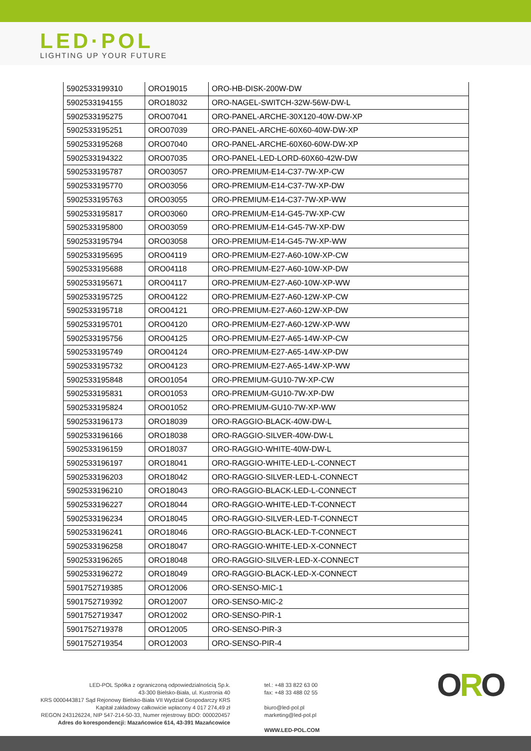LED·POL
LIGHTING UP YOUR FUTURE
| 5902533199310 | ORO19015 | ORO-HB-DISK-200W-DW |
| 5902533194155 | ORO18032 | ORO-NAGEL-SWITCH-32W-56W-DW-L |
| 5902533195275 | ORO07041 | ORO-PANEL-ARCHE-30X120-40W-DW-XP |
| 5902533195251 | ORO07039 | ORO-PANEL-ARCHE-60X60-40W-DW-XP |
| 5902533195268 | ORO07040 | ORO-PANEL-ARCHE-60X60-60W-DW-XP |
| 5902533194322 | ORO07035 | ORO-PANEL-LED-LORD-60X60-42W-DW |
| 5902533195787 | ORO03057 | ORO-PREMIUM-E14-C37-7W-XP-CW |
| 5902533195770 | ORO03056 | ORO-PREMIUM-E14-C37-7W-XP-DW |
| 5902533195763 | ORO03055 | ORO-PREMIUM-E14-C37-7W-XP-WW |
| 5902533195817 | ORO03060 | ORO-PREMIUM-E14-G45-7W-XP-CW |
| 5902533195800 | ORO03059 | ORO-PREMIUM-E14-G45-7W-XP-DW |
| 5902533195794 | ORO03058 | ORO-PREMIUM-E14-G45-7W-XP-WW |
| 5902533195695 | ORO04119 | ORO-PREMIUM-E27-A60-10W-XP-CW |
| 5902533195688 | ORO04118 | ORO-PREMIUM-E27-A60-10W-XP-DW |
| 5902533195671 | ORO04117 | ORO-PREMIUM-E27-A60-10W-XP-WW |
| 5902533195725 | ORO04122 | ORO-PREMIUM-E27-A60-12W-XP-CW |
| 5902533195718 | ORO04121 | ORO-PREMIUM-E27-A60-12W-XP-DW |
| 5902533195701 | ORO04120 | ORO-PREMIUM-E27-A60-12W-XP-WW |
| 5902533195756 | ORO04125 | ORO-PREMIUM-E27-A65-14W-XP-CW |
| 5902533195749 | ORO04124 | ORO-PREMIUM-E27-A65-14W-XP-DW |
| 5902533195732 | ORO04123 | ORO-PREMIUM-E27-A65-14W-XP-WW |
| 5902533195848 | ORO01054 | ORO-PREMIUM-GU10-7W-XP-CW |
| 5902533195831 | ORO01053 | ORO-PREMIUM-GU10-7W-XP-DW |
| 5902533195824 | ORO01052 | ORO-PREMIUM-GU10-7W-XP-WW |
| 5902533196173 | ORO18039 | ORO-RAGGIO-BLACK-40W-DW-L |
| 5902533196166 | ORO18038 | ORO-RAGGIO-SILVER-40W-DW-L |
| 5902533196159 | ORO18037 | ORO-RAGGIO-WHITE-40W-DW-L |
| 5902533196197 | ORO18041 | ORO-RAGGIO-WHITE-LED-L-CONNECT |
| 5902533196203 | ORO18042 | ORO-RAGGIO-SILVER-LED-L-CONNECT |
| 5902533196210 | ORO18043 | ORO-RAGGIO-BLACK-LED-L-CONNECT |
| 5902533196227 | ORO18044 | ORO-RAGGIO-WHITE-LED-T-CONNECT |
| 5902533196234 | ORO18045 | ORO-RAGGIO-SILVER-LED-T-CONNECT |
| 5902533196241 | ORO18046 | ORO-RAGGIO-BLACK-LED-T-CONNECT |
| 5902533196258 | ORO18047 | ORO-RAGGIO-WHITE-LED-X-CONNECT |
| 5902533196265 | ORO18048 | ORO-RAGGIO-SILVER-LED-X-CONNECT |
| 5902533196272 | ORO18049 | ORO-RAGGIO-BLACK-LED-X-CONNECT |
| 5901752719385 | ORO12006 | ORO-SENSO-MIC-1 |
| 5901752719392 | ORO12007 | ORO-SENSO-MIC-2 |
| 5901752719347 | ORO12002 | ORO-SENSO-PIR-1 |
| 5901752719378 | ORO12005 | ORO-SENSO-PIR-3 |
| 5901752719354 | ORO12003 | ORO-SENSO-PIR-4 |
LED-POL Spółka z ograniczoną odpowiedzialnością Sp.k.
43-300 Bielsko-Biała, ul. Kustronia 40
KRS 0000443817 Sąd Rejonowy Bielsko-Biała VII Wydział Gospodarczy KRS
Kapitał zakładowy całkowicie wpłacony 4 017 274,49 zł
REGON 243126224, NIP 547-214-50-33, Numer rejestrowy BDO: 000020457
Adres do korespondencji: Mazańcowice 614, 43-391 Mazańcowice
tel.: +48 33 822 63 00
fax: +48 33 488 02 55
biuro@led-pol.pl
marketing@led-pol.pl
WWW.LED-POL.COM
ORO